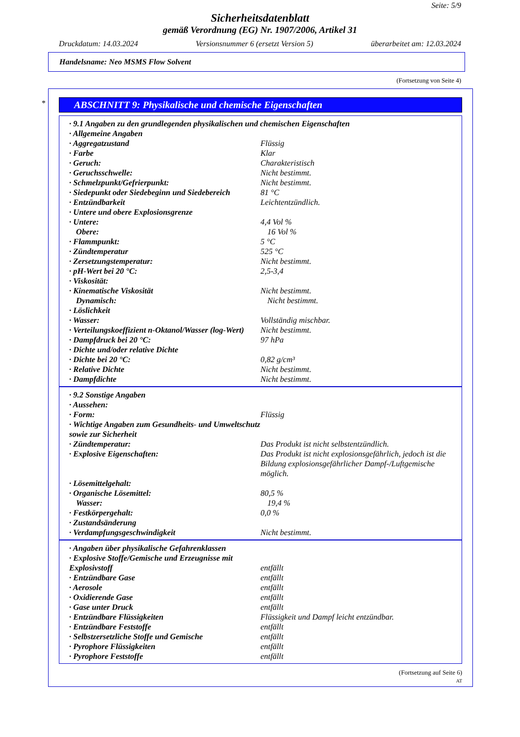Seite: 5/9
Sicherheitsdatenblatt
gemäß Verordnung (EG) Nr. 1907/2006, Artikel 31
Druckdatum: 14.03.2024 Versionsnummer 6 (ersetzt Version 5) überarbeitet am: 12.03.2024
Handelsname: Neo MSMS Flow Solvent
(Fortsetzung von Seite 4)
*
ABSCHNITT 9: Physikalische und chemische Eigenschaften
· 9.1 Angaben zu den grundlegenden physikalischen und chemischen Eigenschaften
· Allgemeine Angaben
· Aggregatzustand Flüssig
· Farbe Klar
· Geruch: Charakteristisch
· Geruchsschwelle: Nicht bestimmt.
· Schmelzpunkt/Gefrierpunkt: Nicht bestimmt.
· Siedepunkt oder Siedebeginn und Siedebereich 81 °C
· Entzündbarkeit Leichtentzündlich.
· Untere und obere Explosionsgrenze
· Untere: 4,4 Vol %
Obere: 16 Vol %
· Flammpunkt: 5 °C
· Zündtemperatur 525 °C
· Zersetzungstemperatur: Nicht bestimmt.
· pH-Wert bei 20 °C: 2,5-3,4
· Viskosität:
· Kinematische Viskosität Nicht bestimmt.
Dynamisch: Nicht bestimmt.
· Löslichkeit
· Wasser: Vollständig mischbar.
· Verteilungskoeffizient n-Oktanol/Wasser (log-Wert) Nicht bestimmt.
· Dampfdruck bei 20 °C: 97 hPa
· Dichte und/oder relative Dichte
· Dichte bei 20 °C: 0,82 g/cm³
· Relative Dichte Nicht bestimmt.
· Dampfdichte Nicht bestimmt.
· 9.2 Sonstige Angaben
· Aussehen:
· Form: Flüssig
· Wichtige Angaben zum Gesundheits- und Umweltschutz sowie zur Sicherheit
· Zündtemperatur: Das Produkt ist nicht selbstentzündlich.
· Explosive Eigenschaften: Das Produkt ist nicht explosionsgefährlich, jedoch ist die Bildung explosionsgefährlicher Dampf-/Luftgemische möglich.
· Lösemittelgehalt:
· Organische Lösemittel: 80,5 %
Wasser: 19,4 %
· Festkörpergehalt: 0,0 %
· Zustandsänderung
· Verdampfungsgeschwindigkeit Nicht bestimmt.
· Angaben über physikalische Gefahrenklassen
· Explosive Stoffe/Gemische und Erzeugnisse mit Explosivstoff
entfällt
· Entzündbare Gase entfällt
· Aerosole entfällt
· Oxidierende Gase entfällt
· Gase unter Druck entfällt
· Entzündbare Flüssigkeiten Flüssigkeit und Dampf leicht entzündbar.
· Entzündbare Feststoffe entfällt
· Selbstzersetzliche Stoffe und Gemische entfällt
· Pyrophore Flüssigkeiten entfällt
· Pyrophore Feststoffe entfällt
(Fortsetzung auf Seite 6)
AT